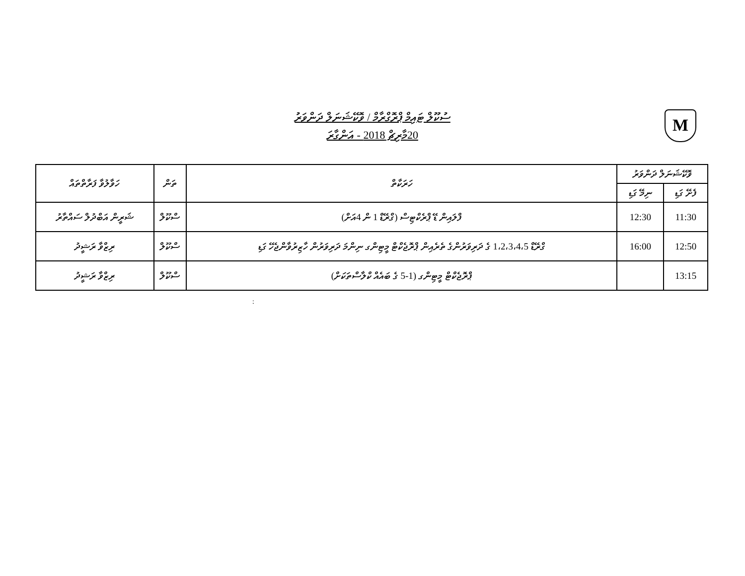M
ސުކޫލް ޓައިމް ޕްރޮގްރާމް / ވޮކޭޝަނަލް ދަންވަރު
20މާރިޗް 2018 - އަންގާރަ
| ވޮކޭޝަނަލް ދަންވަރު | | ހަރަކާތް | ތަން | ހަވާލުވާ ފަރާތްތައް |
| --- | --- | --- | --- | --- |
| ފެށޭ ގަޑި | ނިމޭ ގަޑި | | | |
| 11:30 | 12:30 | ފްލައިން ޑޭ ޕްރެކްޓިސް (ގްރޭޑް 1 ން 4އަށް) | ސްކޫލް | ޝަރީން އަބްދުލް ސައްތާރު |
| 12:50 | 16:00 | ގްރޭޑް 1،2،3،4،5 ގެ ދަރިވަރުންގެ ތެރެއިން ޕްރޮޖެކްޓް މީޓިންގ ނިންމަ ދަރިވަރުން ހާޒިރުވާންޖެހޭ ގަޑި | ސްކޫލް | ރިޒްވާ ރަޝީދު |
| 13:15 | | ޕްރޮޖެކްޓް މީޓިންގ (1-5 ގެ ބައެއް ކްލާސްތަކަށް) | ސްކޫލް | ރިޒްވާ ރަޝީދު |
: